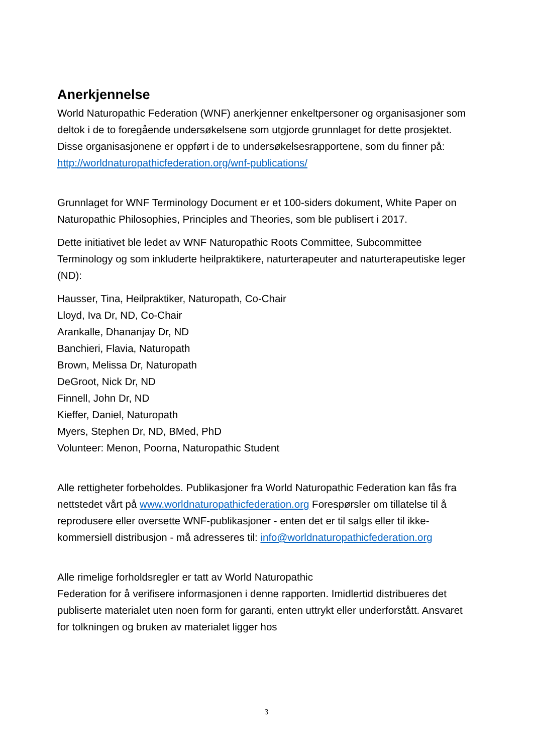Anerkjennelse
World Naturopathic Federation (WNF) anerkjenner enkeltpersoner og organisasjoner som deltok i de to foregående undersøkelsene som utgjorde grunnlaget for dette prosjektet. Disse organisasjonene er oppført i de to undersøkelsesrapportene, som du finner på:
http://worldnaturopathicfederation.org/wnf-publications/
Grunnlaget for WNF Terminology Document er et 100-siders dokument, White Paper on Naturopathic Philosophies, Principles and Theories, som ble publisert i 2017.
Dette initiativet ble ledet av WNF Naturopathic Roots Committee, Subcommittee Terminology og som inkluderte heilpraktikere, naturterapeuter and naturterapeutiske leger (ND):
Hausser, Tina, Heilpraktiker, Naturopath, Co-Chair
Lloyd, Iva Dr, ND, Co-Chair
Arankalle, Dhananjay Dr, ND
Banchieri, Flavia, Naturopath
Brown, Melissa Dr, Naturopath
DeGroot, Nick Dr, ND
Finnell, John Dr, ND
Kieffer, Daniel, Naturopath
Myers, Stephen Dr, ND, BMed, PhD
Volunteer: Menon, Poorna, Naturopathic Student
Alle rettigheter forbeholdes. Publikasjoner fra World Naturopathic Federation kan fås fra nettstedet vårt på www.worldnaturopathicfederation.org Forespørsler om tillatelse til å reprodusere eller oversette WNF-publikasjoner - enten det er til salgs eller til ikke-kommersiell distribusjon - må adresseres til: info@worldnaturopathicfederation.org
Alle rimelige forholdsregler er tatt av World Naturopathic
Federation for å verifisere informasjonen i denne rapporten. Imidlertid distribueres det publiserte materialet uten noen form for garanti, enten uttrykt eller underforstått. Ansvaret for tolkningen og bruken av materialet ligger hos
3